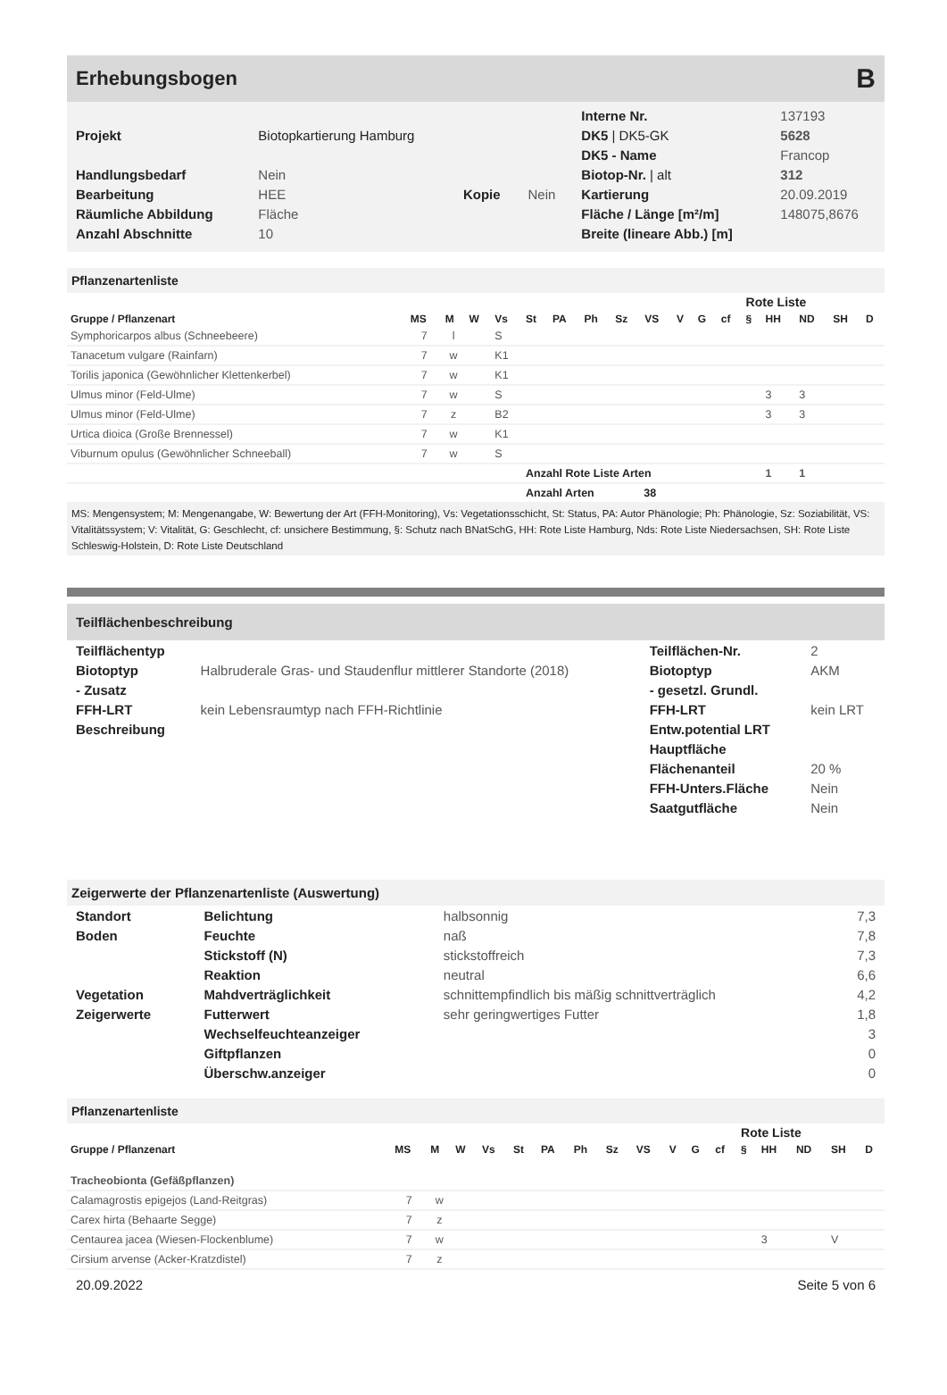Erhebungsbogen B
| | | | | Interne Nr. | 137193 |
| Projekt | Biotopkartierung Hamburg | | | DK5 / DK5-GK | 5628 |
| | | | | DK5 - Name | Francop |
| Handlungsbedarf | Nein | | | Biotop-Nr. / alt | 312 |
| Bearbeitung | HEE | Kopie | Nein | Kartierung | 20.09.2019 |
| Räumliche Abbildung | Fläche | | | Fläche / Länge [m²/m] | 148075,8676 |
| Anzahl Abschnitte | 10 | | | Breite (lineare Abb.) [m] | |
Pflanzenartenliste
| | | | | | | | | | | | | | Rote Liste | | | | |
| --- | --- | --- | --- | --- | --- | --- | --- | --- | --- | --- | --- | --- | --- | --- | --- | --- | --- |
| Gruppe / Pflanzenart | MS | M | W | Vs | St | PA | Ph | Sz | VS | V | G | cf | § | HH | ND | SH | D |
| Symphoricarpos albus (Schneebeere) | 7 | l | | S | | | | | | | | | | | | | |
| Tanacetum vulgare (Rainfarn) | 7 | w | | K1 | | | | | | | | | | | | | |
| Torilis japonica (Gewöhnlicher Klettenkerbel) | 7 | w | | K1 | | | | | | | | | | | | | |
| Ulmus minor (Feld-Ulme) | 7 | w | | S | | | | | | | | | | 3 | 3 | | |
| Ulmus minor (Feld-Ulme) | 7 | z | | B2 | | | | | | | | | | 3 | 3 | | |
| Urtica dioica (Große Brennessel) | 7 | w | | K1 | | | | | | | | | | | | | |
| Viburnum opulus (Gewöhnlicher Schneeball) | 7 | w | | S | | | | | | | | | | | | | |
| | | | | | Anzahl Rote Liste Arten | | | | | | | | | 1 | 1 | | |
| | | | | | Anzahl Arten 38 | | | | | | | | | | | | |
MS: Mengensystem; M: Mengenangabe, W: Bewertung der Art (FFH-Monitoring), Vs: Vegetationsschicht, St: Status, PA: Autor Phänologie; Ph: Phänologie, Sz: Soziabilität, VS: Vitalitätssystem; V: Vitalität, G: Geschlecht, cf: unsichere Bestimmung, §: Schutz nach BNatSchG, HH: Rote Liste Hamburg, Nds: Rote Liste Niedersachsen, SH: Rote Liste Schleswig-Holstein, D: Rote Liste Deutschland
Teilflächenbeschreibung
| Teilflächentyp | | Teilflächen-Nr. | 2 |
| Biotoptyp | Halbruderale Gras- und Staudenflur mittlerer Standorte (2018) | Biotoptyp | AKM |
| - Zusatz | | - gesetzl. Grundl. | |
| FFH-LRT | kein Lebensraumtyp nach FFH-Richtlinie | FFH-LRT | kein LRT |
| Beschreibung | | Entw.potential LRT | |
| | | Hauptfläche | |
| | | Flächenanteil | 20 % |
| | | FFH-Unters.Fläche | Nein |
| | | Saatgutfläche | Nein |
Zeigerwerte der Pflanzenartenliste (Auswertung)
| Standort | Belichtung | halbsonnig | 7,3 |
| Boden | Feuchte | naß | 7,8 |
| | Stickstoff (N) | stickstoffreich | 7,3 |
| | Reaktion | neutral | 6,6 |
| Vegetation | Mahdverträglichkeit | schnittempfindlich bis mäßig schnittverträglich | 4,2 |
| Zeigerwerte | Futterwert | sehr geringwertiges Futter | 1,8 |
| | Wechselfeuchteanzeiger | | 3 |
| | Giftpflanzen | | 0 |
| | Überschw.anzeiger | | 0 |
Pflanzenartenliste
| | | | | | | | | | | | | | Rote Liste | | | | |
| --- | --- | --- | --- | --- | --- | --- | --- | --- | --- | --- | --- | --- | --- | --- | --- | --- | --- |
| Gruppe / Pflanzenart | MS | M | W | Vs | St | PA | Ph | Sz | VS | V | G | cf | § | HH | ND | SH | D |
| Tracheobionta (Gefäßpflanzen) | | | | | | | | | | | | | | | | | |
| Calamagrostis epigejos (Land-Reitgras) | 7 | w | | | | | | | | | | | | | | | |
| Carex hirta (Behaarte Segge) | 7 | z | | | | | | | | | | | | | | | |
| Centaurea jacea (Wiesen-Flockenblume) | 7 | w | | | | | | | | | | | | 3 | | V | |
| Cirsium arvense (Acker-Kratzdistel) | 7 | z | | | | | | | | | | | | | | | |
20.09.2022 Seite 5 von 6